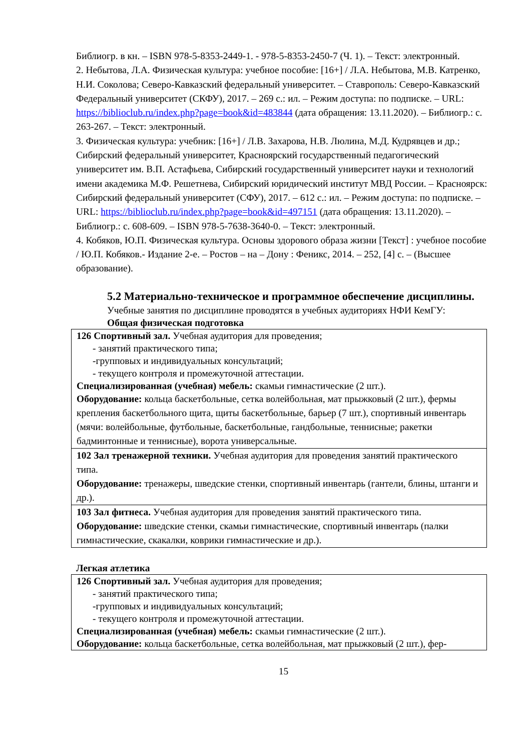Библиогр. в кн. – ISBN 978-5-8353-2449-1. - 978-5-8353-2450-7 (Ч. 1). – Текст: электрон­ный.
2. Небытова, Л.А. Физическая культура: учебное пособие: [16+] / Л.А. Небытова, М.В. Катренко, Н.И. Соколова; Северо-Кавказский федеральный университет. – Ставро­поль: Северо-Кавказский Федеральный университет (СКФУ), 2017. – 269 с.: ил. – Режим доступа: по подписке. – URL: https://biblioclub.ru/index.php?page=book&id=483844 (дата обращения: 13.11.2020). – Библиогр.: с. 263-267. – Текст: электронный.
3. Физическая культура: учебник: [16+] / Л.В. Захарова, Н.В. Люлина, М.Д. Кудрявцев и др.; Сибирский федеральный университет, Красноярский государственный педагогиче­ский университет им. В.П. Астафьева, Сибирский государственный университет науки и технологий имени академика М.Ф. Решетнева, Сибирский юридический институт МВД России. – Красноярск: Сибирский федеральный университет (СФУ), 2017. – 612 с.: ил. – Режим доступа: по подписке. – URL: https://biblioclub.ru/index.php?page=book&id=497151 (дата обращения: 13.11.2020). – Библиогр.: с. 608-609. – ISBN 978-5-7638-3640-0. – Текст: электронный.
4. Кобяков, Ю.П. Физическая культура. Основы здорового образа жизни [Текст] : учебное пособие / Ю.П. Кобяков.- Издание 2-е. – Ростов – на – Дону : Феникс, 2014. – 252, [4] с. – (Высшее образование).
5.2 Материально-техническое и программное обеспечение дисци­плины.
Учебные занятия по дисциплине проводятся в учебных аудиториях НФИ КемГУ:
Общая физическая подготовка
| 126 Спортивный зал. Учебная аудитория для проведения; - занятий практического типа; -групповых и индивидуальных консультаций; - текущего контроля и промежуточной аттестации. Специализированная (учебная) мебель: скамьи гимнастические (2 шт.). Оборудование: кольца баскетбольные, сетка волейбольная, мат прыжковый (2 шт.), фер­мы крепления баскетбольного щита, щиты баскетбольные, барьер (7 шт.), спортивный ин­вентарь (мячи: волейбольные, футбольные, баскетбольные, гандбольные, теннисные; ра­кетки бадминтонные и теннисные), ворота универсальные. |
| 102 Зал тренажерной техники. Учебная аудитория для проведения занятий практиче­ского типа. Оборудование: тренажеры, шведские стенки, спортивный инвентарь (гантели, блины, штанги и др.). |
| 103 Зал фитнеса. Учебная аудитория для проведения занятий практического типа. Оборудование: шведские стенки, скамьи гимнастические, спортивный инвентарь (пал­ки гимнастические, скакалки, коврики гимнастические и др.). |
Легкая атлетика
| 126 Спортивный зал. Учебная аудитория для проведения; - занятий практического типа; -групповых и индивидуальных консультаций; - текущего контроля и промежуточной аттестации. Специализированная (учебная) мебель: скамьи гимнастические (2 шт.). Оборудование: кольца баскетбольные, сетка волейбольная, мат прыжковый (2 шт.), фер- |
15